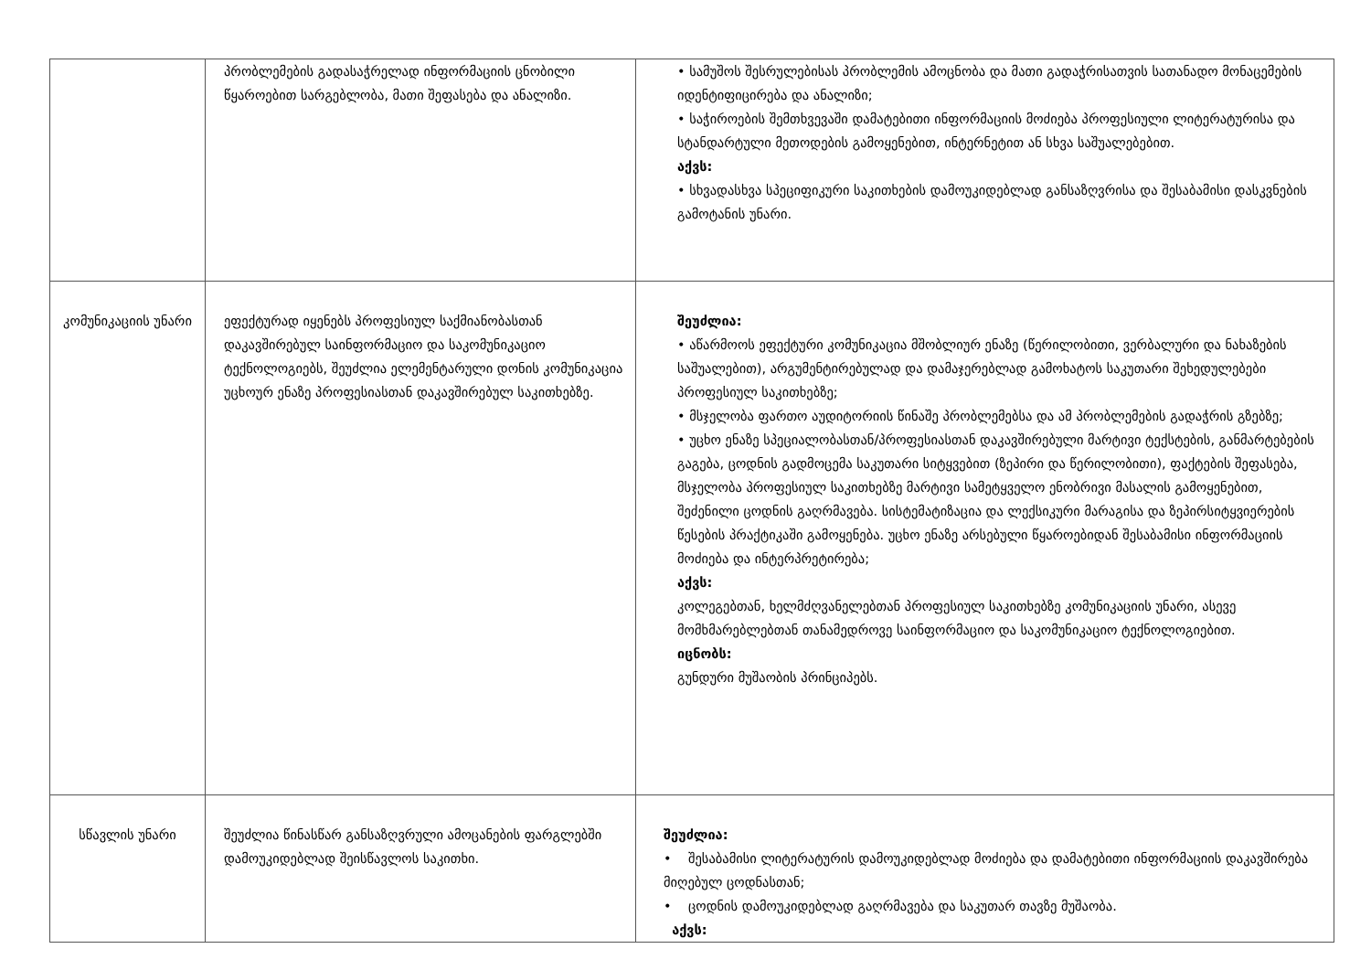| | პრობლემების გადასაჭრელად ინფორმაციის ცნობილი წყაროებით სარგებლობა, მათი შეფასება და ანალიზი. | • სამუშოს შესრულებისას პრობლემის ამოცნობა და მათი გადაჭრისათვის სათანადო მონაცემების იდენტიფიცირება და ანალიზი; • საჭიროების შემთხვევაში დამატებითი ინფორმაციის მოძიება პროფესიული ლიტერატურისა და სტანდარტული მეთოდების გამოყენებით, ინტერნეტით ან სხვა საშუალებებით. აქვს: • სხვადასხვა სპეციფიკური საკითხების დამოუკიდებლად განსაზღვრისა და შესაბამისი დასკვნების გამოტანის უნარი. |
| კომუნიკაციის უნარი | ეფექტურად იყენებს პროფესიულ საქმიანობასთან დაკავშირებულ საინფორმაციო და საკომუნიკაციო ტექნოლოგიებს, შეუძლია ელემენტარული დონის კომუნიკაცია უცხოურ ენაზე პროფესიასთან დაკავშირებულ საკითხებზე. | შეუძლია: • აწარმოოს ეფექტური კომუნიკაცია მშობლიურ ენაზე (წერილობითი, ვერბალური და ნახაზების საშუალებით), არგუმენტირებულად და დამაჯერებლად გამოხატოს საკუთარი შეხედულებები პროფესიულ საკითხებზე; • მსჯელობა ფართო აუდიტორიის წინაშე პრობლემებსა და ამ პრობლემების გადაჭრის გზებზე; • უცხო ენაზე სპეციალობასთან/პროფესიასთან დაკავშირებული მარტივი ტექსტების, განმარტებების გაგება, ცოდნის გადმოცემა საკუთარი სიტყვებით (ზეპირი და წერილობითი), ფაქტების შეფასება, მსჯელობა პროფესიულ საკითხებზე მარტივი სამეტყველო ენობრივი მასალის გამოყენებით, შეძენილი ცოდნის გაღრმავება. სისტემატიზაცია და ლექსიკური მარაგისა და ზეპირსიტყვიერების წესების პრაქტიკაში გამოყენება. უცხო ენაზე არსებული წყაროებიდან შესაბამისი ინფორმაციის მოძიება და ინტერპრეტირება; აქვს: კოლეგებთან, ხელმძღვანელებთან პროფესიულ საკითხებზე კომუნიკაციის უნარი, ასევე მომხმარებლებთან თანამედროვე საინფორმაციო და საკომუნიკაციო ტექნოლოგიებით. იცნობს: გუნდური მუშაობის პრინციპებს. |
| სწავლის უნარი | შეუძლია წინასწარ განსაზღვრული ამოცანების ფარგლებში დამოუკიდებლად შეისწავლოს საკითხი. | შეუძლია: • შესაბამისი ლიტერატურის დამოუკიდებლად მოძიება და დამატებითი ინფორმაციის დაკავშირება მიღებულ ცოდნასთან; • ცოდნის დამოუკიდებლად გაღრმავება და საკუთარ თავზე მუშაობა. აქვს: |